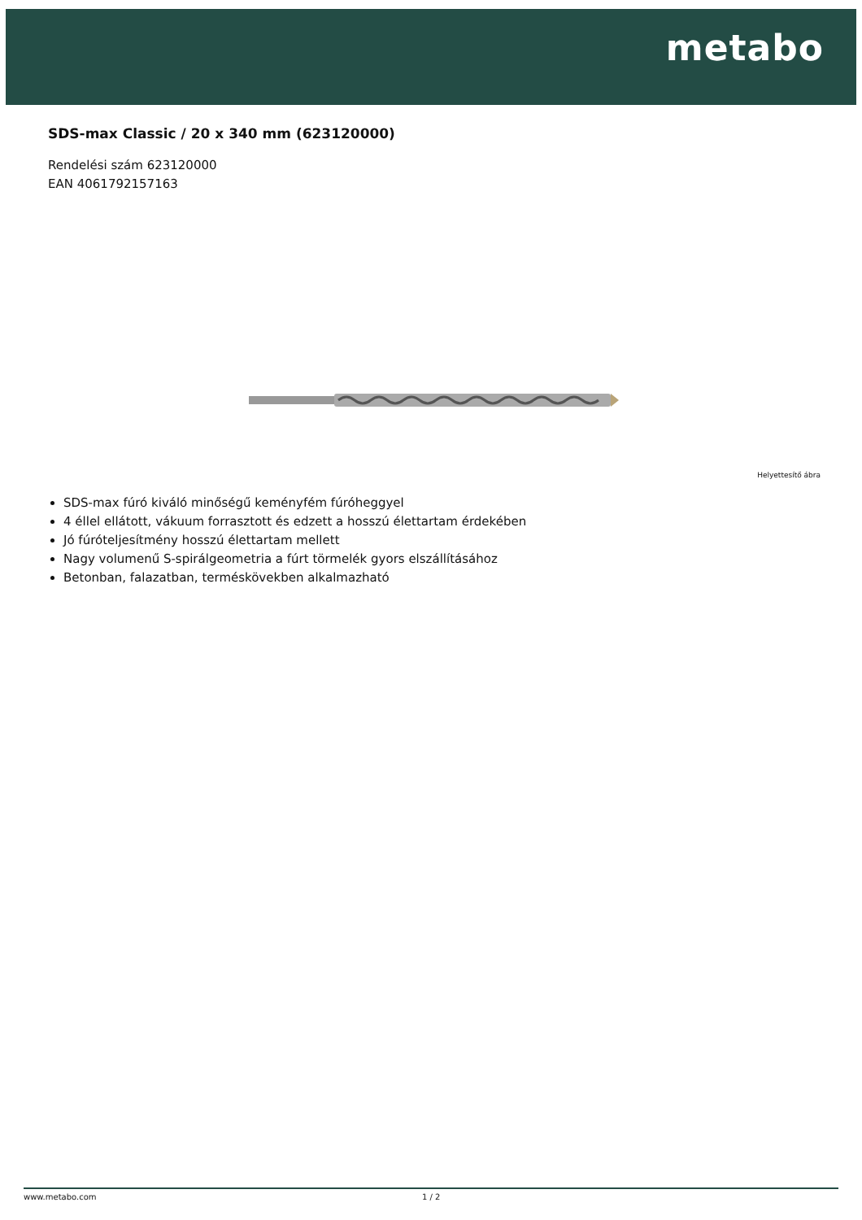metabo
SDS-max Classic / 20 x 340 mm (623120000)
Rendelési szám 623120000
EAN 4061792157163
Helyettesítő ábra
SDS-max fúró kiváló minőségű keményfém fúróheggyel
4 éllel ellátott, vákuum forrasztott és edzett a hosszú élettartam érdekében
Jó fúróteljesítmény hosszú élettartam mellett
Nagy volumenű S-spirálgeometria a fúrt törmelék gyors elszállításához
Betonban, falazatban, terméskövekben alkalmazható
www.metabo.com 1 / 2